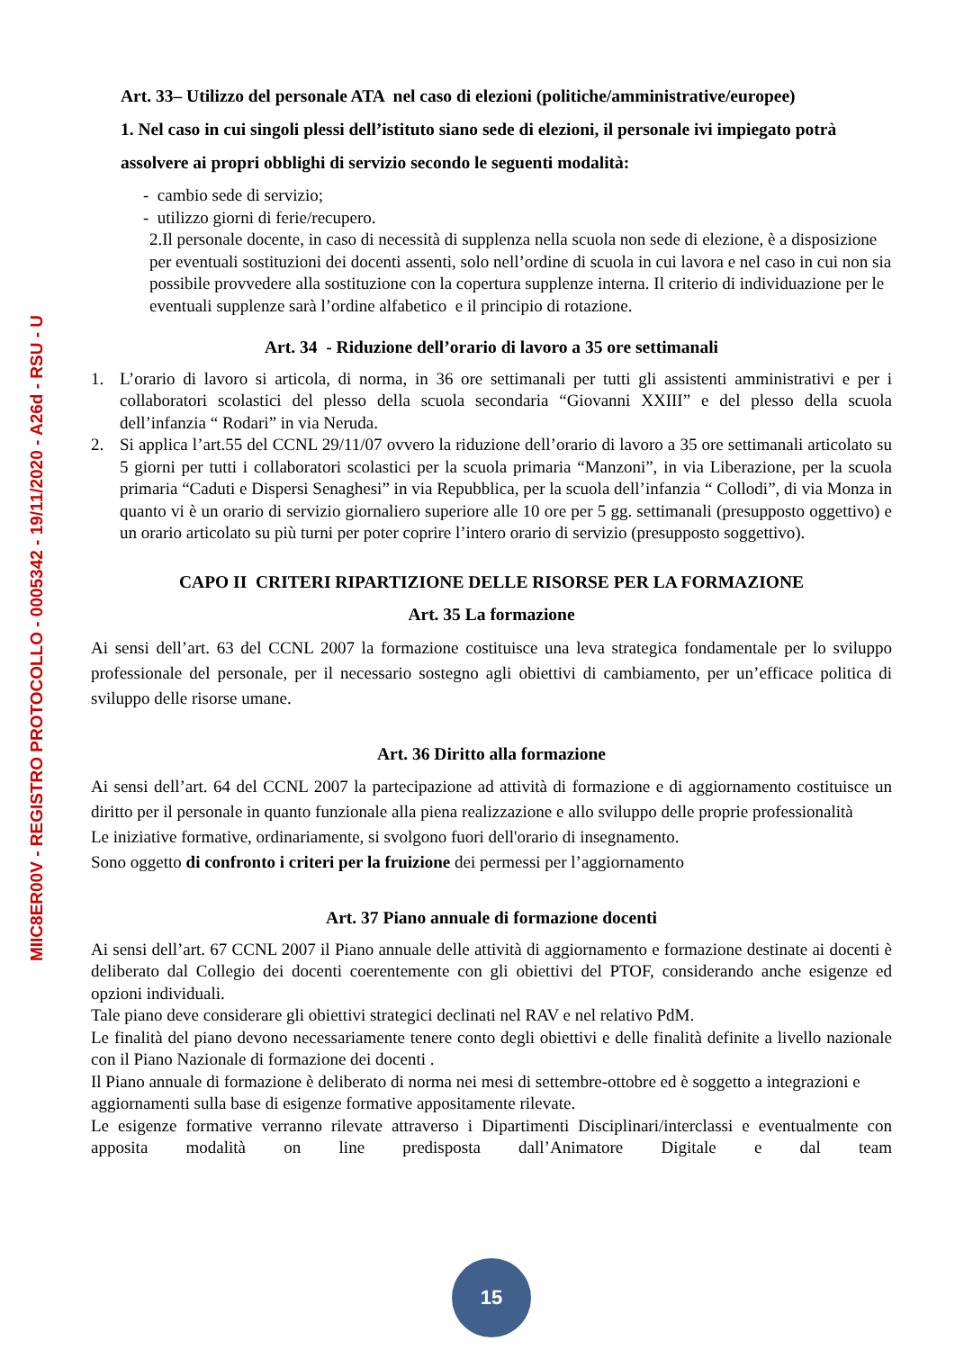MIIC8ER00V - REGISTRO PROTOCOLLO - 0005342 - 19/11/2020 - A26d - RSU - U
Art. 33– Utilizzo del personale ATA nel caso di elezioni (politiche/amministrative/europee)
1. Nel caso in cui singoli plessi dell’istituto siano sede di elezioni, il personale ivi impiegato potrà assolvere ai propri obblighi di servizio secondo le seguenti modalità:
- cambio sede di servizio;
- utilizzo giorni di ferie/recupero.
2.Il personale docente, in caso di necessità di supplenza nella scuola non sede di elezione, è a disposizione per eventuali sostituzioni dei docenti assenti, solo nell’ordine di scuola in cui lavora e nel caso in cui non sia possibile provvedere alla sostituzione con la copertura supplenze interna. Il criterio di individuazione per le eventuali supplenze sarà l’ordine alfabetico e il principio di rotazione.
Art. 34 - Riduzione dell’orario di lavoro a 35 ore settimanali
1. L’orario di lavoro si articola, di norma, in 36 ore settimanali per tutti gli assistenti amministrativi e per i collaboratori scolastici del plesso della scuola secondaria “Giovanni XXIII” e del plesso della scuola dell’infanzia “ Rodari” in via Neruda.
2. Si applica l’art.55 del CCNL 29/11/07 ovvero la riduzione dell’orario di lavoro a 35 ore settimanali articolato su 5 giorni per tutti i collaboratori scolastici per la scuola primaria “Manzoni”, in via Liberazione, per la scuola primaria “Caduti e Dispersi Senaghesi” in via Repubblica, per la scuola dell’infanzia “ Collodi”, di via Monza in quanto vi è un orario di servizio giornaliero superiore alle 10 ore per 5 gg. settimanali (presupposto oggettivo) e un orario articolato su più turni per poter coprire l’intero orario di servizio (presupposto soggettivo).
CAPO II CRITERI RIPARTIZIONE DELLE RISORSE PER LA FORMAZIONE
Art. 35 La formazione
Ai sensi dell’art. 63 del CCNL 2007 la formazione costituisce una leva strategica fondamentale per lo sviluppo professionale del personale, per il necessario sostegno agli obiettivi di cambiamento, per un’efficace politica di sviluppo delle risorse umane.
Art. 36 Diritto alla formazione
Ai sensi dell’art. 64 del CCNL 2007 la partecipazione ad attività di formazione e di aggiornamento costituisce un diritto per il personale in quanto funzionale alla piena realizzazione e allo sviluppo delle proprie professionalità
Le iniziative formative, ordinariamente, si svolgono fuori dell'orario di insegnamento.
Sono oggetto di confronto i criteri per la fruizione dei permessi per l’aggiornamento
Art. 37 Piano annuale di formazione docenti
Ai sensi dell’art. 67 CCNL 2007 il Piano annuale delle attività di aggiornamento e formazione destinate ai docenti è deliberato dal Collegio dei docenti coerentemente con gli obiettivi del PTOF, considerando anche esigenze ed opzioni individuali.
Tale piano deve considerare gli obiettivi strategici declinati nel RAV e nel relativo PdM.
Le finalità del piano devono necessariamente tenere conto degli obiettivi e delle finalità definite a livello nazionale con il Piano Nazionale di formazione dei docenti .
Il Piano annuale di formazione è deliberato di norma nei mesi di settembre-ottobre ed è soggetto a integrazioni e aggiornamenti sulla base di esigenze formative appositamente rilevate.
Le esigenze formative verranno rilevate attraverso i Dipartimenti Disciplinari/interclassi e eventualmente con apposita modalità on line predisposta dall’Animatore Digitale e dal team
15